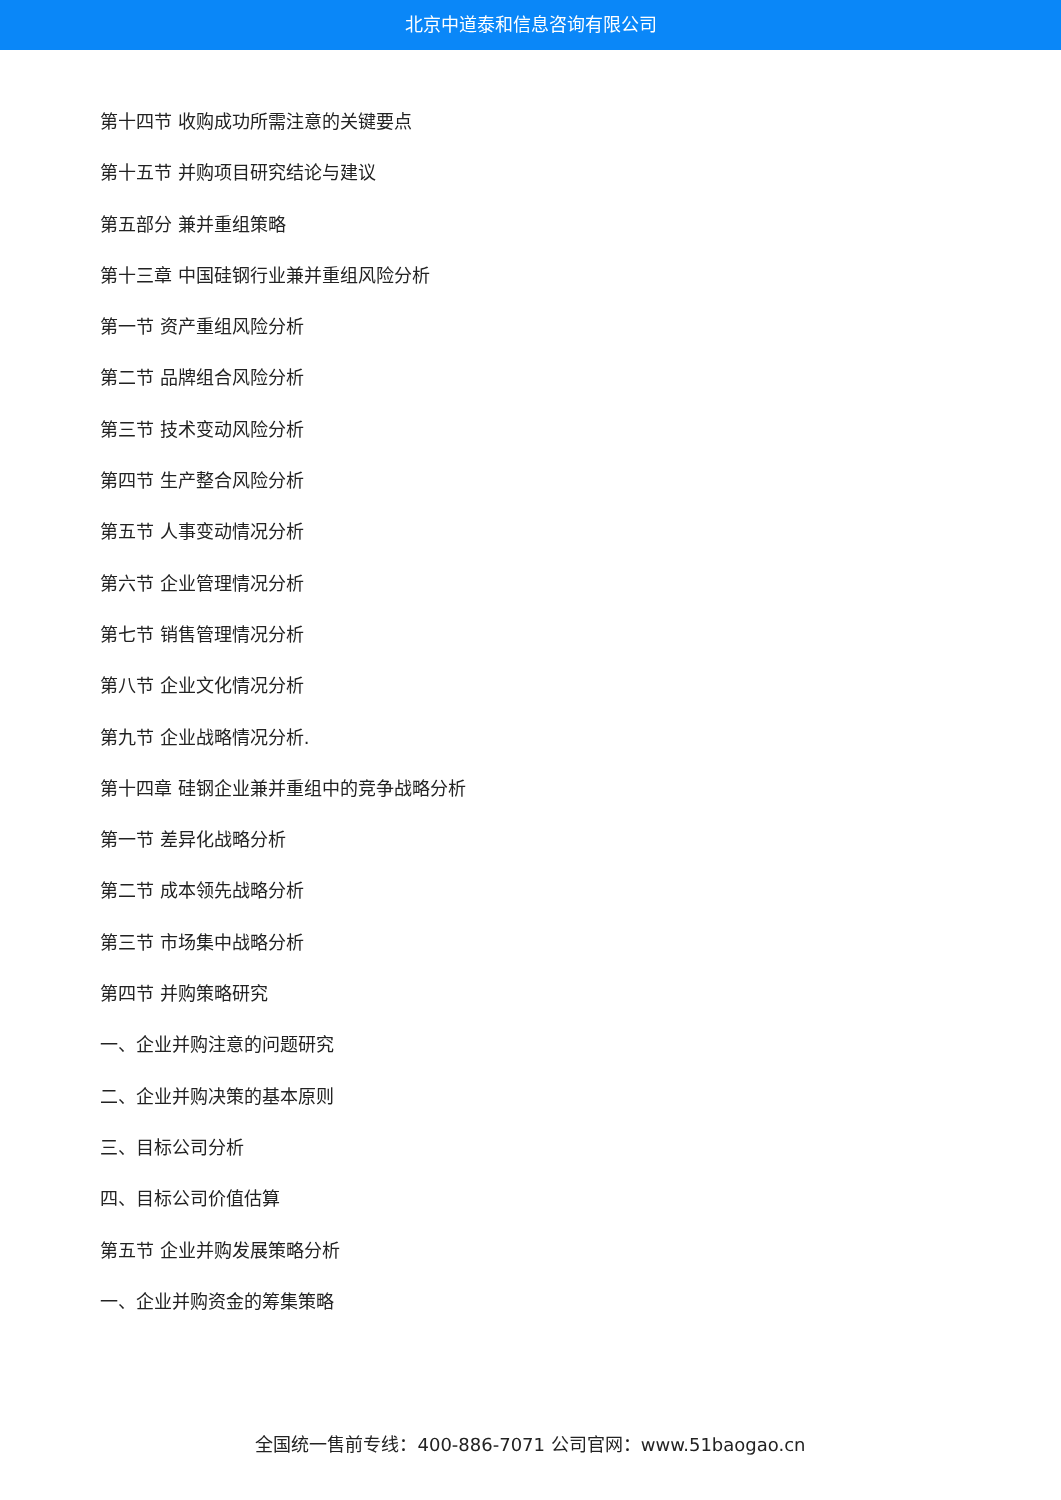北京中道泰和信息咨询有限公司
第十四节 收购成功所需注意的关键要点
第十五节 并购项目研究结论与建议
第五部分 兼并重组策略
第十三章 中国硅钢行业兼并重组风险分析
第一节 资产重组风险分析
第二节 品牌组合风险分析
第三节 技术变动风险分析
第四节 生产整合风险分析
第五节 人事变动情况分析
第六节 企业管理情况分析
第七节 销售管理情况分析
第八节 企业文化情况分析
第九节 企业战略情况分析.
第十四章 硅钢企业兼并重组中的竞争战略分析
第一节 差异化战略分析
第二节 成本领先战略分析
第三节 市场集中战略分析
第四节 并购策略研究
一、企业并购注意的问题研究
二、企业并购决策的基本原则
三、目标公司分析
四、目标公司价值估算
第五节 企业并购发展策略分析
一、企业并购资金的筹集策略
全国统一售前专线：400-886-7071 公司官网：www.51baogao.cn